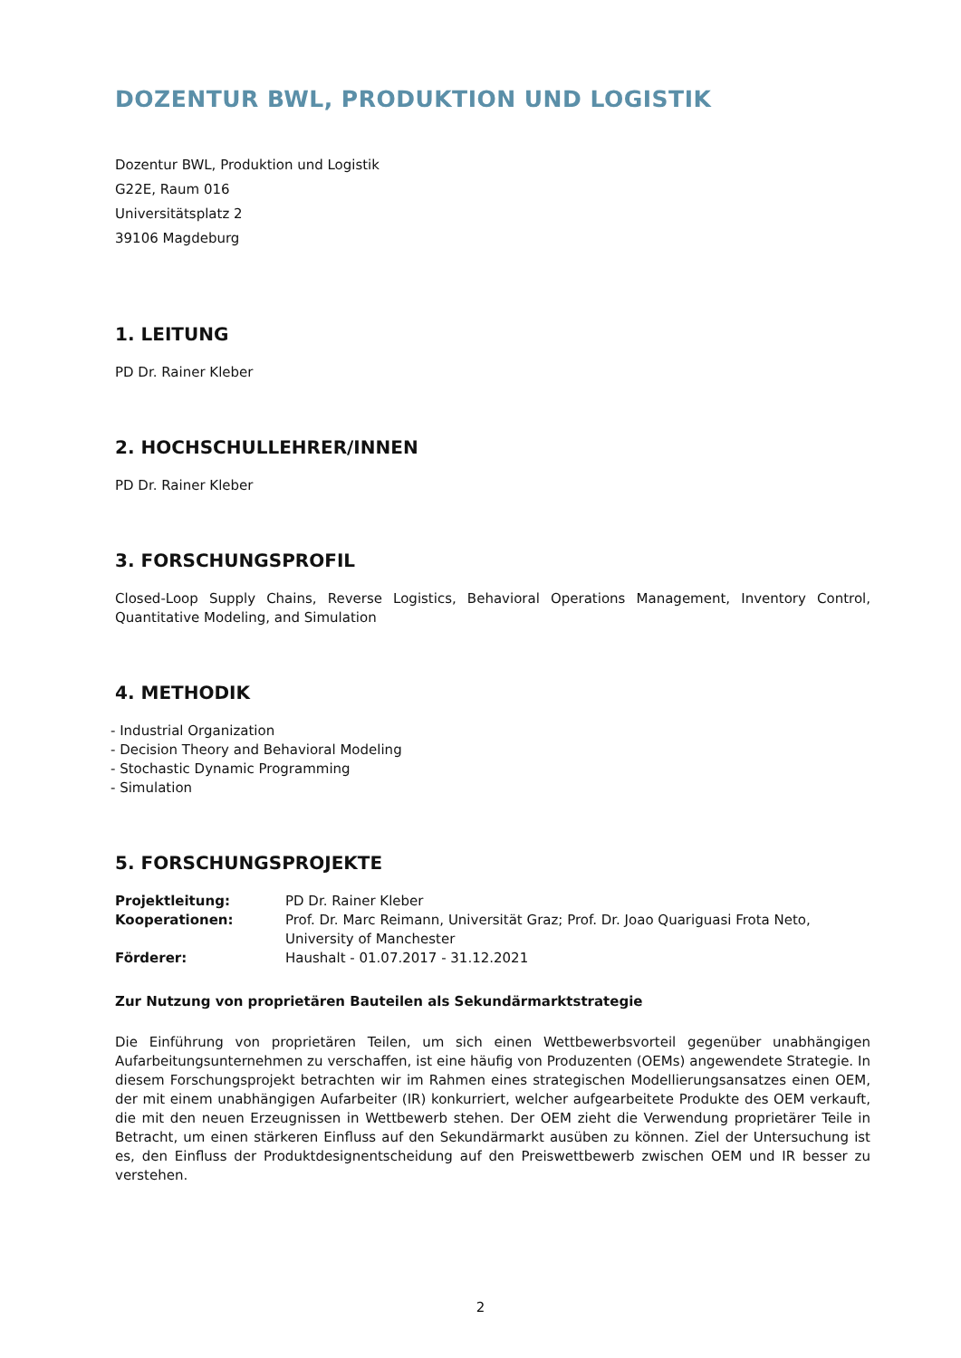DOZENTUR BWL, PRODUKTION UND LOGISTIK
Dozentur BWL, Produktion und Logistik
G22E, Raum 016
Universitätsplatz 2
39106 Magdeburg
1. LEITUNG
PD Dr. Rainer Kleber
2. HOCHSCHULLEHRER/INNEN
PD Dr. Rainer Kleber
3. FORSCHUNGSPROFIL
Closed-Loop Supply Chains, Reverse Logistics, Behavioral Operations Management, Inventory Control, Quantitative Modeling, and Simulation
4. METHODIK
- Industrial Organization
- Decision Theory and Behavioral Modeling
- Stochastic Dynamic Programming
- Simulation
5. FORSCHUNGSPROJEKTE
| Projektleitung: | PD Dr. Rainer Kleber |
| Kooperationen: | Prof. Dr. Marc Reimann, Universität Graz; Prof. Dr. Joao Quariguasi Frota Neto, University of Manchester |
| Förderer: | Haushalt - 01.07.2017 - 31.12.2021 |
Zur Nutzung von proprietären Bauteilen als Sekundärmarktstrategie
Die Einführung von proprietären Teilen, um sich einen Wettbewerbsvorteil gegenüber unabhängigen Aufarbeitungsunternehmen zu verschaffen, ist eine häufig von Produzenten (OEMs) angewendete Strategie. In diesem Forschungsprojekt betrachten wir im Rahmen eines strategischen Modellierungsansatzes einen OEM, der mit einem unabhängigen Aufarbeiter (IR) konkurriert, welcher aufgearbeitete Produkte des OEM verkauft, die mit den neuen Erzeugnissen in Wettbewerb stehen. Der OEM zieht die Verwendung proprietärer Teile in Betracht, um einen stärkeren Einfluss auf den Sekundärmarkt ausüben zu können. Ziel der Untersuchung ist es, den Einfluss der Produktdesignentscheidung auf den Preiswettbewerb zwischen OEM und IR besser zu verstehen.
2